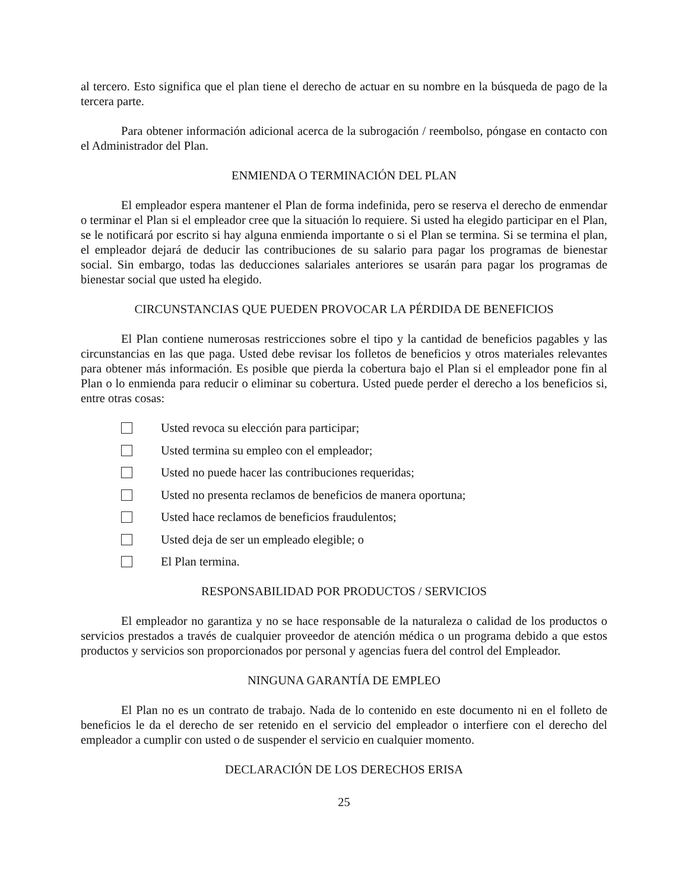al tercero. Esto significa que el plan tiene el derecho de actuar en su nombre en la búsqueda de pago de la tercera parte.
Para obtener información adicional acerca de la subrogación / reembolso, póngase en contacto con el Administrador del Plan.
ENMIENDA O TERMINACIÓN DEL PLAN
El empleador espera mantener el Plan de forma indefinida, pero se reserva el derecho de enmendar o terminar el Plan si el empleador cree que la situación lo requiere. Si usted ha elegido participar en el Plan, se le notificará por escrito si hay alguna enmienda importante o si el Plan se termina. Si se termina el plan, el empleador dejará de deducir las contribuciones de su salario para pagar los programas de bienestar social. Sin embargo, todas las deducciones salariales anteriores se usarán para pagar los programas de bienestar social que usted ha elegido.
CIRCUNSTANCIAS QUE PUEDEN PROVOCAR LA PÉRDIDA DE BENEFICIOS
El Plan contiene numerosas restricciones sobre el tipo y la cantidad de beneficios pagables y las circunstancias en las que paga. Usted debe revisar los folletos de beneficios y otros materiales relevantes para obtener más información. Es posible que pierda la cobertura bajo el Plan si el empleador pone fin al Plan o lo enmienda para reducir o eliminar su cobertura. Usted puede perder el derecho a los beneficios si, entre otras cosas:
Usted revoca su elección para participar;
Usted termina su empleo con el empleador;
Usted no puede hacer las contribuciones requeridas;
Usted no presenta reclamos de beneficios de manera oportuna;
Usted hace reclamos de beneficios fraudulentos;
Usted deja de ser un empleado elegible; o
El Plan termina.
RESPONSABILIDAD POR PRODUCTOS / SERVICIOS
El empleador no garantiza y no se hace responsable de la naturaleza o calidad de los productos o servicios prestados a través de cualquier proveedor de atención médica o un programa debido a que estos productos y servicios son proporcionados por personal y agencias fuera del control del Empleador.
NINGUNA GARANTÍA DE EMPLEO
El Plan no es un contrato de trabajo. Nada de lo contenido en este documento ni en el folleto de beneficios le da el derecho de ser retenido en el servicio del empleador o interfiere con el derecho del empleador a cumplir con usted o de suspender el servicio en cualquier momento.
DECLARACIÓN DE LOS DERECHOS ERISA
25